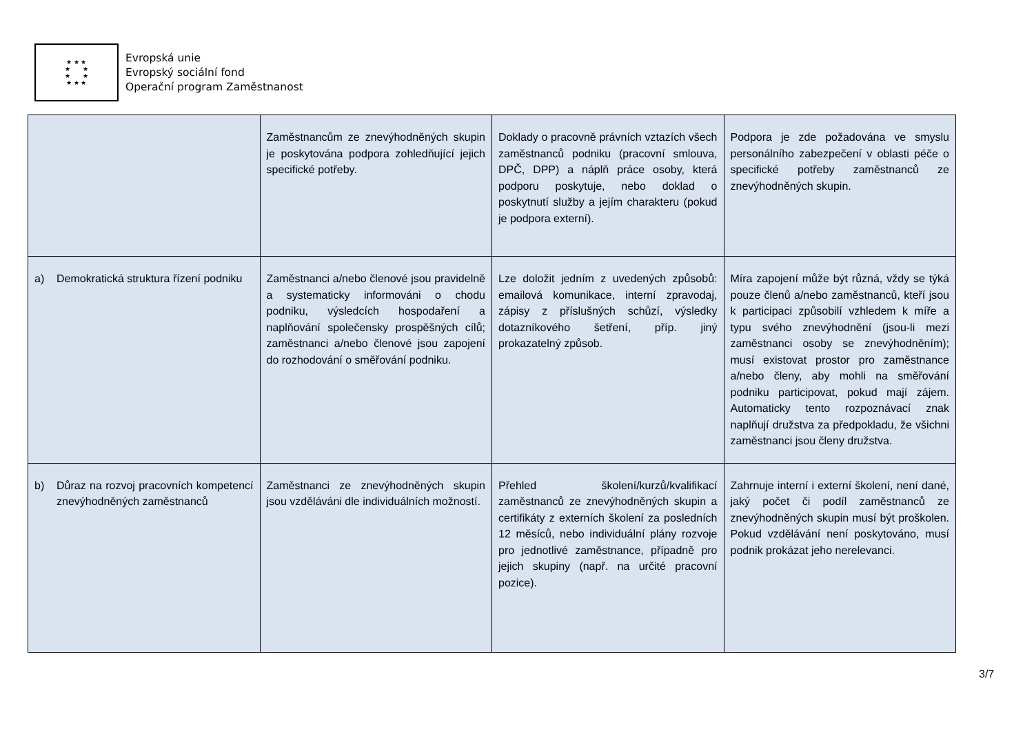★ ★ ★
★ ★
★ ★
★ ★ ★
Evropská unie
Evropský sociální fond
Operační program Zaměstnanost
| | Zaměstnancům ze znevýhodněných skupin je poskytována podpora zohledňující jejich specifické potřeby. | Doklady o pracovně právních vztazích všech zaměstnanců podniku (pracovní smlouva, DPČ, DPP) a náplň práce osoby, která podporu poskytuje, nebo doklad o poskytnutí služby a jejím charakteru (pokud je podpora externí). | Podpora je zde požadována ve smyslu personálního zabezpečení v oblasti péče o specifické potřeby zaměstnanců ze znevýhodněných skupin. |
| a) Demokratická struktura řízení podniku | Zaměstnanci a/nebo členové jsou pravidelně a systematicky informováni o chodu podniku, výsledcích hospodaření a naplňování společensky prospěšných cílů; zaměstnanci a/nebo členové jsou zapojení do rozhodování o směřování podniku. | Lze doložit jedním z uvedených způsobů: emailová komunikace, interní zpravodaj, zápisy z příslušných schůzí, výsledky dotazníkového šetření, příp. jiný prokazatelný způsob. | Míra zapojení může být různá, vždy se týká pouze členů a/nebo zaměstnanců, kteří jsou k participaci způsobilí vzhledem k míře a typu svého znevýhodnění (jsou-li mezi zaměstnanci osoby se znevýhodněním); musí existovat prostor pro zaměstnance a/nebo členy, aby mohli na směřování podniku participovat, pokud mají zájem. Automaticky tento rozpoznávací znak naplňují družstva za předpokladu, že všichni zaměstnanci jsou členy družstva. |
| b) Důraz na rozvoj pracovních kompetencí znevýhodněných zaměstnanců | Zaměstnanci ze znevýhodněných skupin jsou vzděláváni dle individuálních možností. | Přehled školení/kurzů/kvalifikací zaměstnanců ze znevýhodněných skupin a certifikáty z externích školení za posledních 12 měsíců, nebo individuální plány rozvoje pro jednotlivé zaměstnance, případně pro jejich skupiny (např. na určité pracovní pozice). | Zahrnuje interní i externí školení, není dané, jaký počet či podíl zaměstnanců ze znevýhodněných skupin musí být proškolen. Pokud vzdělávání není poskytováno, musí podnik prokázat jeho nerelevanci. |
3/7